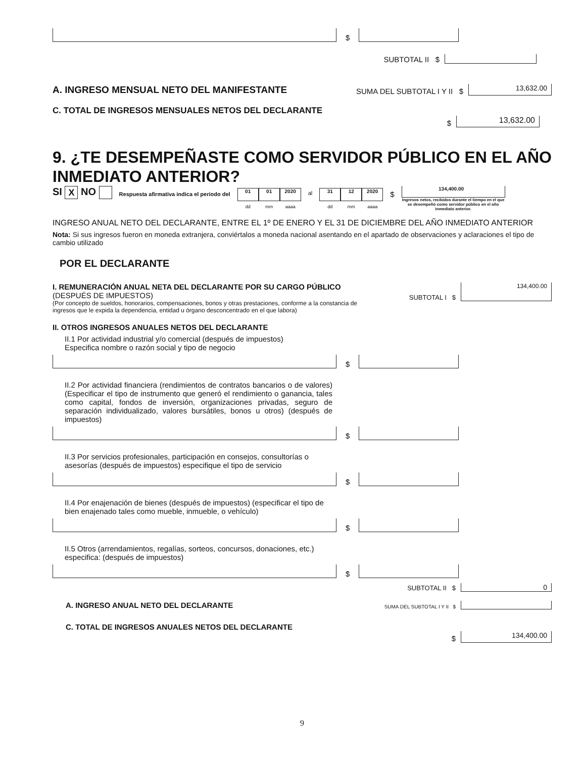$
SUBTOTAL II $
A. INGRESO MENSUAL NETO DEL MANIFESTANTE SUMA DEL SUBTOTAL I Y II $ 13,632.00
C. TOTAL DE INGRESOS MENSUALES NETOS DEL DECLARANTE
$ 13,632.00
9. ¿TE DESEMPEÑASTE COMO SERVIDOR PÚBLICO EN EL AÑO INMEDIATO ANTERIOR?
SI X NO Respuesta afirmativa indica el periodo del 01 01 2020
dd mm aaaa al 31 12 2020
dd mm aaaa $ 134,400.00
Ingresos netos, recibidos durante el tiempo en el que se desempeñó como servidor público en el año inmediato anterior.
INGRESO ANUAL NETO DEL DECLARANTE, ENTRE EL 1º DE ENERO Y EL 31 DE DICIEMBRE DEL AÑO INMEDIATO ANTERIOR
Nota: Si sus ingresos fueron en moneda extranjera, conviértalos a moneda nacional asentando en el apartado de observaciones y aclaraciones el tipo de cambio utilizado
POR EL DECLARANTE
I. REMUNERACIÓN ANUAL NETA DEL DECLARANTE POR SU CARGO PÚBLICO (DESPUÉS DE IMPUESTOS)
(Por concepto de sueldos, honorarios, compensaciones, bonos y otras prestaciones, conforme a la constancia de ingresos que le expida la dependencia, entidad u órgano desconcentrado en el que labora)
SUBTOTAL I $ 134,400.00
II. OTROS INGRESOS ANUALES NETOS DEL DECLARANTE
II.1 Por actividad industrial y/o comercial (después de impuestos)
Especifica nombre o razón social y tipo de negocio
$
II.2 Por actividad financiera (rendimientos de contratos bancarios o de valores) (Especificar el tipo de instrumento que generó el rendimiento o ganancia, tales como capital, fondos de inversión, organizaciones privadas, seguro de separación individualizado, valores bursátiles, bonos u otros) (después de impuestos)
$
II.3 Por servicios profesionales, participación en consejos, consultorías o asesorías (después de impuestos) especifique el tipo de servicio
$
II.4 Por enajenación de bienes (después de impuestos) (especificar el tipo de bien enajenado tales como mueble, inmueble, o vehículo)
$
II.5 Otros (arrendamientos, regalías, sorteos, concursos, donaciones, etc.) especifica: (después de impuestos)
$
SUBTOTAL II $ 0
A. INGRESO ANUAL NETO DEL DECLARANTE SUMA DEL SUBTOTAL I Y II $
C. TOTAL DE INGRESOS ANUALES NETOS DEL DECLARANTE
$ 134,400.00
9